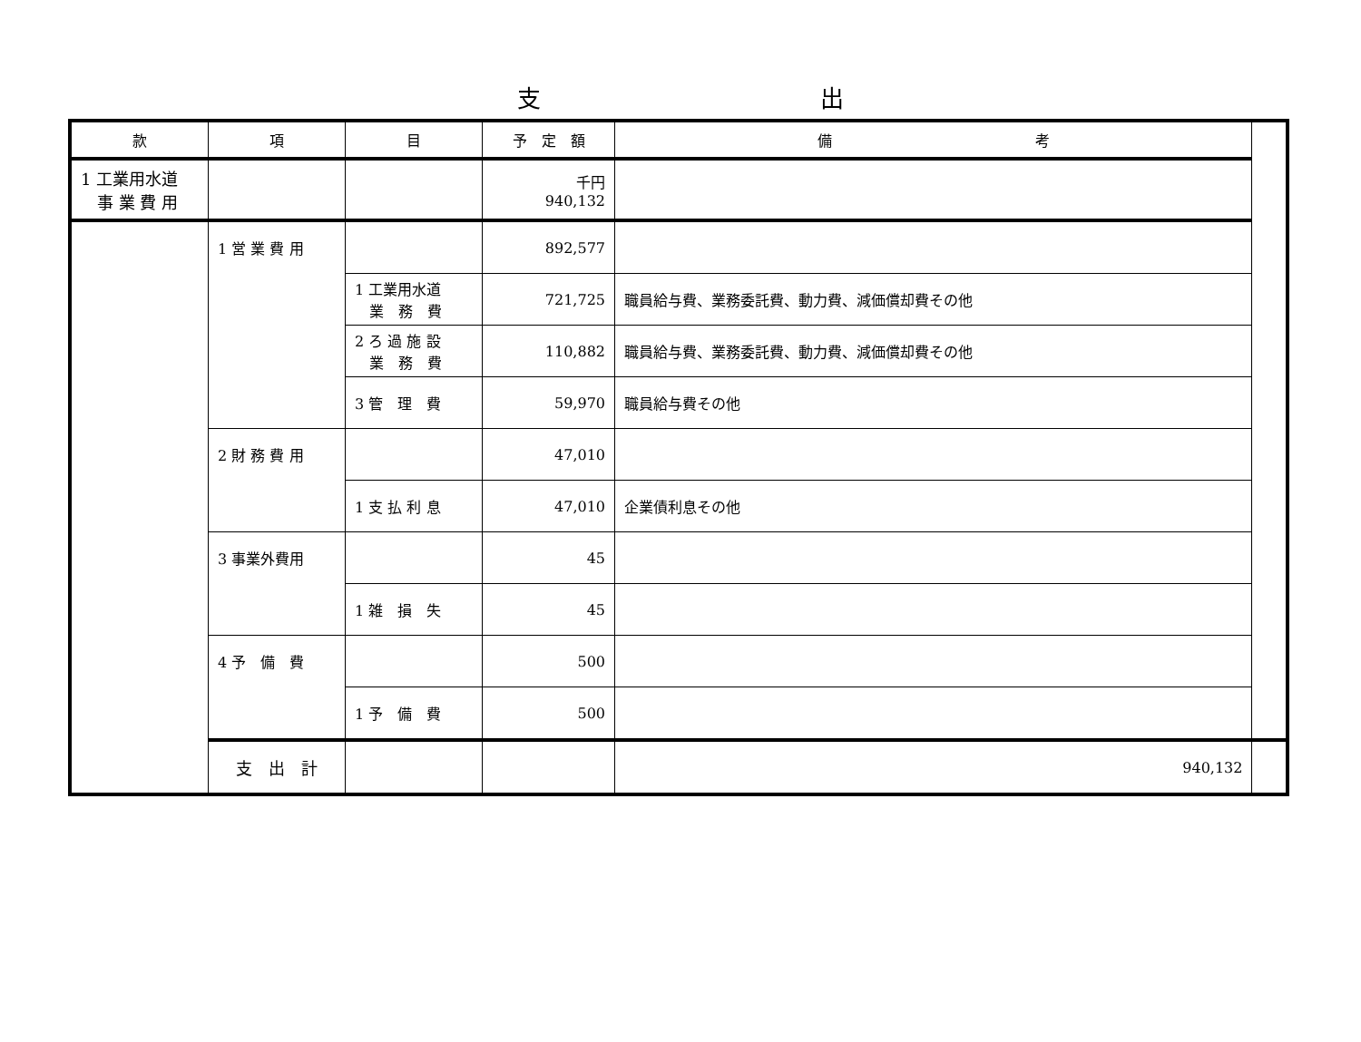支 出
| 款 | 項 | 目 | 予 定 額 | 備 考 | |
| --- | --- | --- | --- | --- | --- |
| 1 工業用水道 事 業 費 用 | | | 千円 940,132 | | |
| | 1 営 業 費 用 | | 892,577 | | |
| | | 1 工業用水道 業 務 費 | 721,725 | 職員給与費、業務委託費、動力費、減価償却費その他 | |
| | | 2 ろ 過 施 設 業 務 費 | 110,882 | 職員給与費、業務委託費、動力費、減価償却費その他 | |
| | | 3 管 理 費 | 59,970 | 職員給与費その他 | |
| | 2 財 務 費 用 | | 47,010 | | |
| | | 1 支 払 利 息 | 47,010 | 企業債利息その他 | |
| | 3 事業外費用 | | 45 | | |
| | | 1 雑 損 失 | 45 | | |
| | 4 予 備 費 | | 500 | | |
| | | 1 予 備 費 | 500 | | |
| | 支 出 計 | | | 940,132 | |